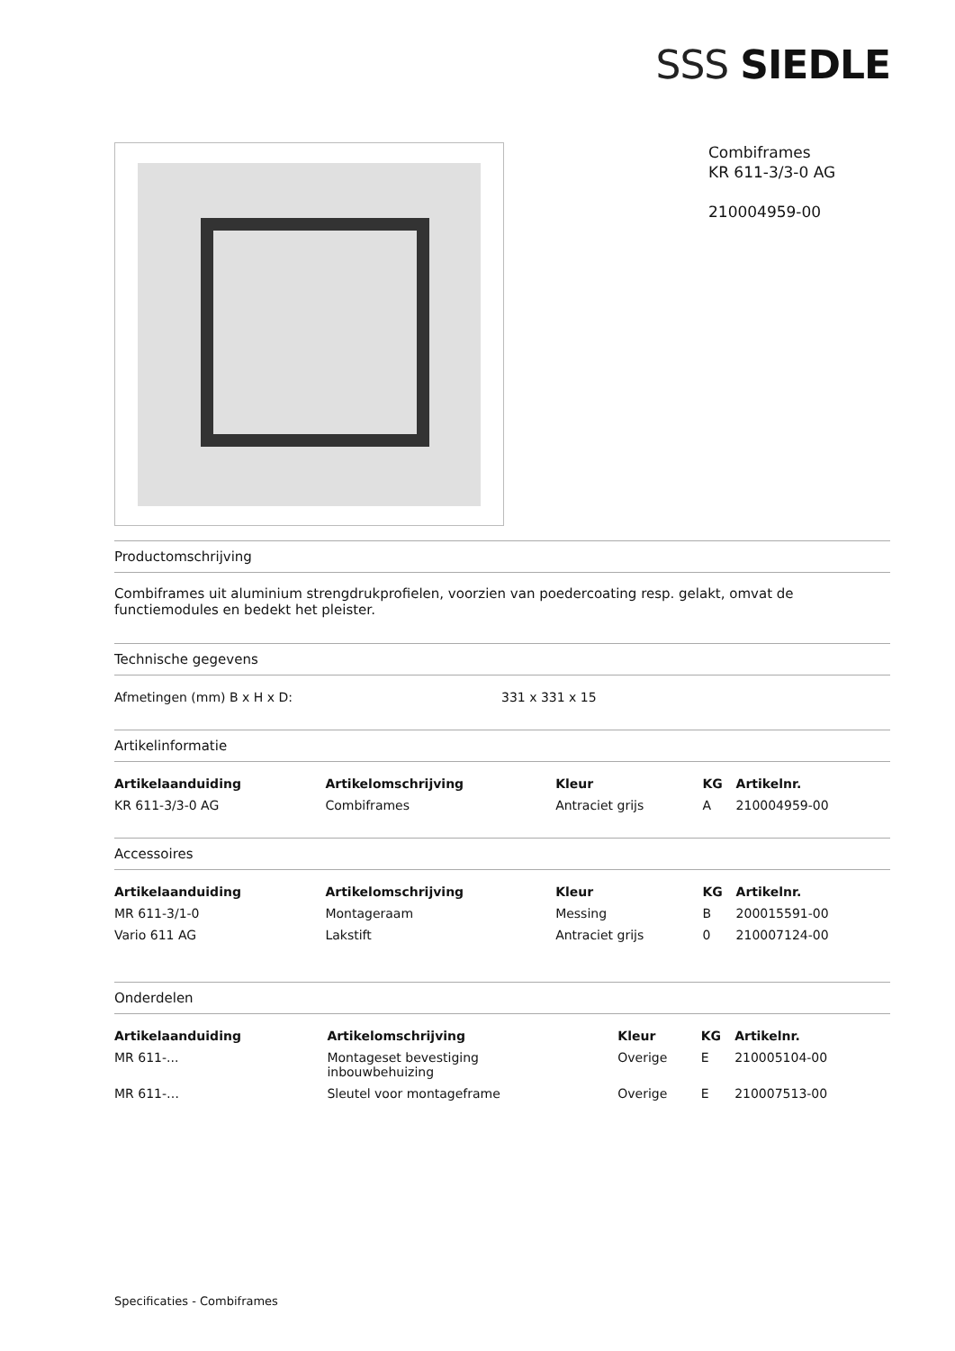SSS SIEDLE
Combiframes
KR 611-3/3-0 AG
210004959-00
Productomschrijving
Combiframes uit aluminium strengdrukprofielen, voorzien van poedercoating resp. gelakt, omvat de functiemodules en bedekt het pleister.
Technische gegevens
| Afmetingen (mm) B x H x D: | 331 x 331 x 15 |
Artikelinformatie
| Artikelaanduiding | Artikelomschrijving | Kleur | KG | Artikelnr. |
| --- | --- | --- | --- | --- |
| KR 611-3/3-0 AG | Combiframes | Antraciet grijs | A | 210004959-00 |
Accessoires
| Artikelaanduiding | Artikelomschrijving | Kleur | KG | Artikelnr. |
| --- | --- | --- | --- | --- |
| MR 611-3/1-0 | Montageraam | Messing | B | 200015591-00 |
| Vario 611 AG | Lakstift | Antraciet grijs | 0 | 210007124-00 |
Onderdelen
| Artikelaanduiding | Artikelomschrijving | Kleur | KG | Artikelnr. |
| --- | --- | --- | --- | --- |
| MR 611-... | Montageset bevestiging inbouwbehuizing | Overige | E | 210005104-00 |
| MR 611-… | Sleutel voor montageframe | Overige | E | 210007513-00 |
Specificaties - Combiframes